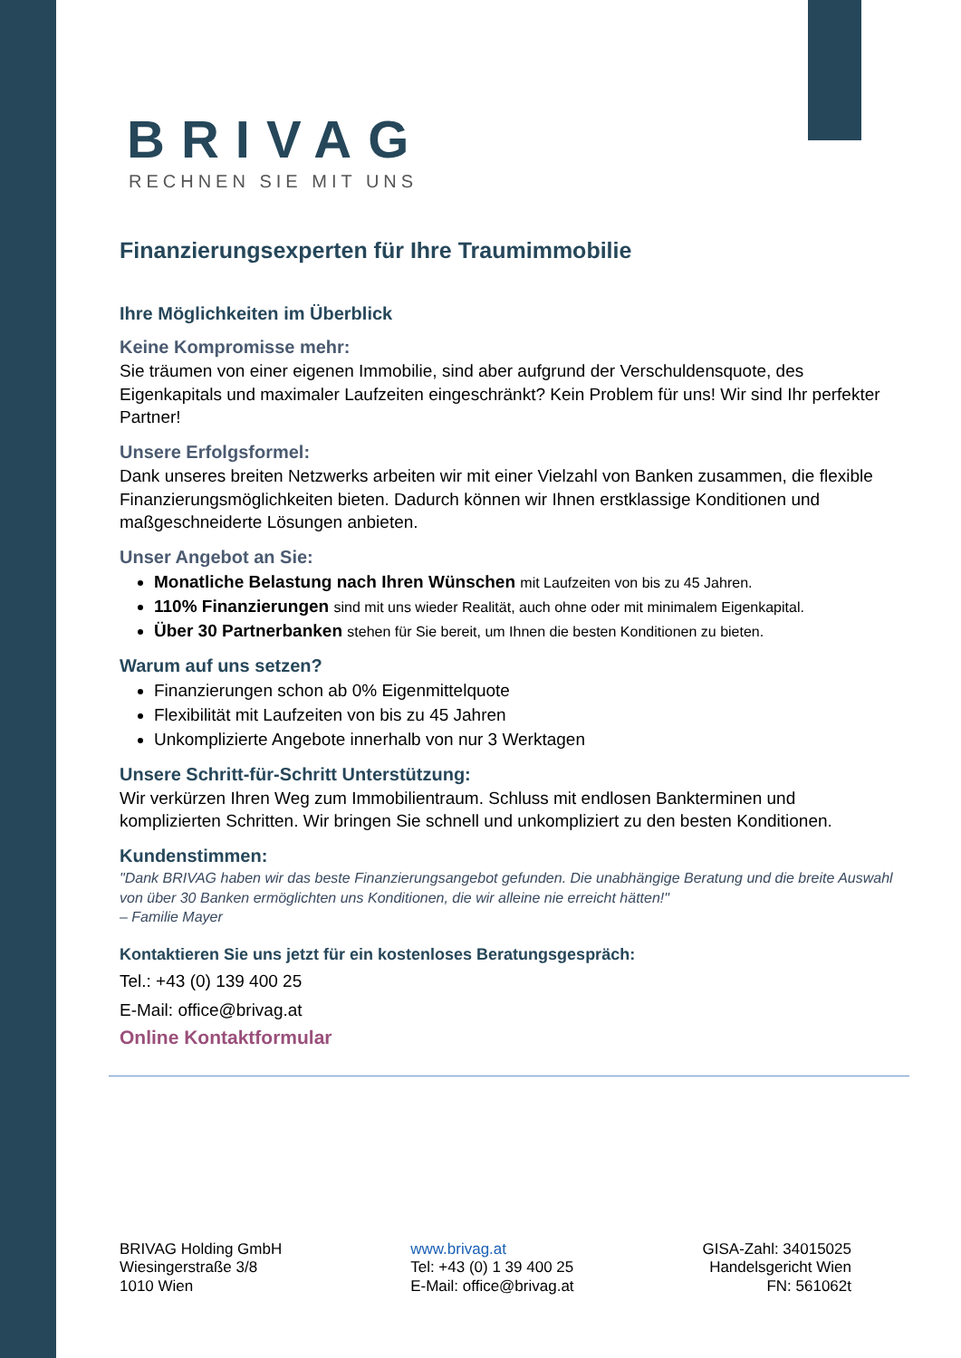BRIVAG
RECHNEN SIE MIT UNS
Finanzierungsexperten für Ihre Traumimmobilie
Ihre Möglichkeiten im Überblick
Keine Kompromisse mehr:
Sie träumen von einer eigenen Immobilie, sind aber aufgrund der Verschuldensquote, des Eigenkapitals und maximaler Laufzeiten eingeschränkt? Kein Problem für uns! Wir sind Ihr perfekter Partner!
Unsere Erfolgsformel:
Dank unseres breiten Netzwerks arbeiten wir mit einer Vielzahl von Banken zusammen, die flexible Finanzierungsmöglichkeiten bieten. Dadurch können wir Ihnen erstklassige Konditionen und maßgeschneiderte Lösungen anbieten.
Unser Angebot an Sie:
Monatliche Belastung nach Ihren Wünschen mit Laufzeiten von bis zu 45 Jahren.
110% Finanzierungen sind mit uns wieder Realität, auch ohne oder mit minimalem Eigenkapital.
Über 30 Partnerbanken stehen für Sie bereit, um Ihnen die besten Konditionen zu bieten.
Warum auf uns setzen?
Finanzierungen schon ab 0% Eigenmittelquote
Flexibilität mit Laufzeiten von bis zu 45 Jahren
Unkomplizierte Angebote innerhalb von nur 3 Werktagen
Unsere Schritt-für-Schritt Unterstützung:
Wir verkürzen Ihren Weg zum Immobilientraum. Schluss mit endlosen Bankterminen und komplizierten Schritten. Wir bringen Sie schnell und unkompliziert zu den besten Konditionen.
Kundenstimmen:
"Dank BRIVAG haben wir das beste Finanzierungsangebot gefunden. Die unabhängige Beratung und die breite Auswahl von über 30 Banken ermöglichten uns Konditionen, die wir alleine nie erreicht hätten!"
– Familie Mayer
Kontaktieren Sie uns jetzt für ein kostenloses Beratungsgespräch:
Tel.: +43 (0) 139 400 25
E-Mail: office@brivag.at
Online Kontaktformular
BRIVAG Holding GmbH
Wiesingerstraße 3/8
1010 Wien
www.brivag.at
Tel: +43 (0) 1 39 400 25
E-Mail: office@brivag.at
GISA-Zahl: 34015025
Handelsgericht Wien
FN: 561062t